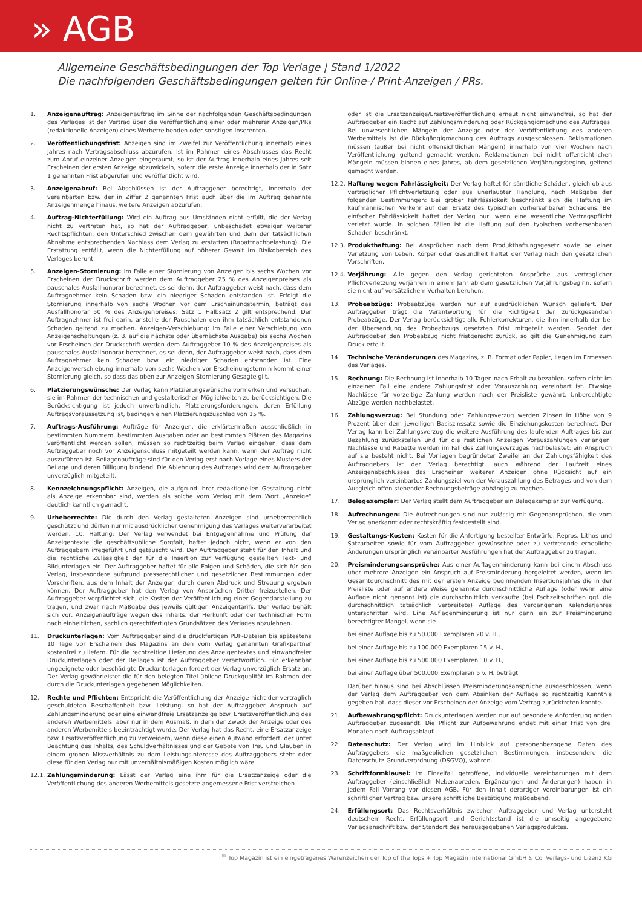» AGB
Allgemeine Geschäftsbedingungen der Top Verlage | Stand 1/2022
Die nachfolgenden Geschäftsbedingungen gelten für Online-/ Print-Anzeigen / PRs.
1. Anzeigenauftrag: Anzeigenauftrag im Sinne der nachfolgenden Geschäftsbedingungen des Verlages ist der Vertrag über die Veröffentlichung einer oder mehrerer Anzeigen/PRs (redaktionelle Anzeigen) eines Werbetreibenden oder sonstigen Inserenten.
2. Veröffentlichungsfrist: Anzeigen sind im Zweifel zur Veröffentlichung innerhalb eines Jahres nach Vertragsabschluss abzurufen. Ist im Rahmen eines Abschlusses das Recht zum Abruf einzelner Anzeigen eingeräumt, so ist der Auftrag innerhalb eines Jahres seit Erscheinen der ersten Anzeige abzuwickeln, sofern die erste Anzeige innerhalb der in Satz 1 genannten Frist abgerufen und veröffentlicht wird.
3. Anzeigenabruf: Bei Abschlüssen ist der Auftraggeber berechtigt, innerhalb der vereinbarten bzw. der in Ziffer 2 genannten Frist auch über die im Auftrag genannte Anzeigenmenge hinaus, weitere Anzeigen abzurufen.
4. Auftrag-Nichterfüllung: Wird ein Auftrag aus Umständen nicht erfüllt, die der Verlag nicht zu vertreten hat, so hat der Auftraggeber, unbeschadet etwaiger weiterer Rechtspflichten, den Unterschied zwischen dem gewährten und dem der tatsächlichen Abnahme entsprechenden Nachlass dem Verlag zu erstatten (Rabattnachbelastung). Die Erstattung entfällt, wenn die Nichterfüllung auf höherer Gewalt im Risikobereich des Verlages beruht.
5. Anzeigen-Stornierung: Im Falle einer Stornierung von Anzeigen bis sechs Wochen vor Erscheinen der Druckschrift werden dem Auftraggeber 25 % des Anzeigenpreises als pauschales Ausfallhonorar berechnet, es sei denn, der Auftraggeber weist nach, dass dem Auftragnehmer kein Schaden bzw. ein niedriger Schaden entstanden ist. Erfolgt die Stornierung innerhalb von sechs Wochen vor dem Erscheinungstermin, beträgt das Ausfallhonorar 50 % des Anzeigenpreises; Satz 1 Halbsatz 2 gilt entsprechend. Der Auftragnehmer ist frei darin, anstelle der Pauschalen den ihm tatsächlich entstandenen Schaden geltend zu machen. Anzeigen-Verschiebung: Im Falle einer Verschiebung von Anzeigenschaltungen (z. B. auf die nächste oder übernächste Ausgabe) bis sechs Wochen vor Erscheinen der Druckschrift werden dem Auftraggeber 10 % des Anzeigenpreises als pauschales Ausfallhonorar berechnet, es sei denn, der Auftraggeber weist nach, dass dem Auftragnehmer kein Schaden bzw. ein niedriger Schaden entstanden ist. Eine Anzeigenverschiebung innerhalb von sechs Wochen vor Erscheinungstermin kommt einer Stornierung gleich, so dass das oben zur Anzeigen-Stornierung Gesagte gilt.
6. Platzierungswünsche: Der Verlag kann Platzierungswünsche vormerken und versuchen, sie im Rahmen der technischen und gestalterischen Möglichkeiten zu berücksichtigen. Die Berücksichtigung ist jedoch unverbindlich. Platzierungsforderungen, deren Erfüllung Auftragsvoraussetzung ist, bedingen einen Platzierungszuschlag von 15 %.
7. Auftrags-Ausführung: Aufträge für Anzeigen, die erklärtermaßen ausschließlich in bestimmten Nummern, bestimmten Ausgaben oder an bestimmten Plätzen des Magazins veröffentlicht werden sollen, müssen so rechtzeitig beim Verlag eingehen, dass dem Auftraggeber noch vor Anzeigenschluss mitgeteilt werden kann, wenn der Auftrag nicht auszuführen ist. Beilagenaufträge sind für den Verlag erst nach Vorlage eines Musters der Beilage und deren Billigung bindend. Die Ablehnung des Auftrages wird dem Auftraggeber unverzüglich mitgeteilt.
8. Kennzeichnungspflicht: Anzeigen, die aufgrund ihrer redaktionellen Gestaltung nicht als Anzeige erkennbar sind, werden als solche vom Verlag mit dem Wort „Anzeige" deutlich kenntlich gemacht.
9. Urheberrechte: Die durch den Verlag gestalteten Anzeigen sind urheberrechtlich geschützt und dürfen nur mit ausdrücklicher Genehmigung des Verlages weiterverarbeitet werden. 10. Haftung: Der Verlag verwendet bei Entgegennahme und Prüfung der Anzeigentexte die geschäftsübliche Sorgfalt, haftet jedoch nicht, wenn er von den Auftraggebern irregeführt und getäuscht wird. Der Auftraggeber steht für den Inhalt und die rechtliche Zulässigkeit der für die Insertion zur Verfügung gestellten Text- und Bildunterlagen ein. Der Auftraggeber haftet für alle Folgen und Schäden, die sich für den Verlag, insbesondere aufgrund presserechtlicher und gesetzlicher Bestimmungen oder Vorschriften, aus dem Inhalt der Anzeigen durch deren Abdruck und Streuung ergeben können. Der Auftraggeber hat den Verlag von Ansprüchen Dritter freizustellen. Der Auftraggeber verpflichtet sich, die Kosten der Veröffentlichung einer Gegendarstellung zu tragen, und zwar nach Maßgabe des jeweils gültigen Anzeigentarifs. Der Verlag behält sich vor, Anzeigenaufträge wegen des Inhalts, der Herkunft oder der technischen Form nach einheitlichen, sachlich gerechtfertigten Grundsätzen des Verlages abzulehnen.
11. Druckunterlagen: Vom Auftraggeber sind die druckfertigen PDF-Dateien bis spätestens 10 Tage vor Erscheinen des Magazins an den vom Verlag genannten Grafikpartner kostenfrei zu liefern. Für die rechtzeitige Lieferung des Anzeigentextes und einwandfreier Druckunterlagen oder der Beilagen ist der Auftraggeber verantwortlich. Für erkennbar ungeeignete oder beschädigte Druckunterlagen fordert der Verlag unverzüglich Ersatz an. Der Verlag gewährleistet die für den belegten Titel übliche Druckqualität im Rahmen der durch die Druckunterlagen gegebenen Möglichkeiten.
12. Rechte und Pflichten: Entspricht die Veröffentlichung der Anzeige nicht der vertraglich geschuldeten Beschaffenheit bzw. Leistung, so hat der Auftraggeber Anspruch auf Zahlungsminderung oder eine einwandfreie Ersatzanzeige bzw. Ersatzveröffentlichung des anderen Werbemittels, aber nur in dem Ausmaß, in dem der Zweck der Anzeige oder des anderen Werbemittels beeinträchtigt wurde. Der Verlag hat das Recht, eine Ersatzanzeige bzw. Ersatzveröffentlichung zu verweigern, wenn diese einen Aufwand erfordert, der unter Beachtung des Inhalts, des Schuldverhältnisses und der Gebote von Treu und Glauben in einem groben Missverhältnis zu dem Leistungsinteresse des Auftraggebers steht oder diese für den Verlag nur mit unverhältnismäßigen Kosten möglich wäre.
12.1. Zahlungsminderung: Lässt der Verlag eine ihm für die Ersatzanzeige oder die Veröffentlichung des anderen Werbemittels gesetzte angemessene Frist verstreichen
oder ist die Ersatzanzeige/Ersatzveröffentlichung erneut nicht einwandfrei, so hat der Auftraggeber ein Recht auf Zahlungsminderung oder Rückgängigmachung des Auftrages. Bei unwesentlichen Mängeln der Anzeige oder der Veröffentlichung des anderen Werbemittels ist die Rückgängigmachung des Auftrags ausgeschlossen. Reklamationen müssen (außer bei nicht offensichtlichen Mängeln) innerhalb von vier Wochen nach Veröffentlichung geltend gemacht werden. Reklamationen bei nicht offensichtlichen Mängeln müssen binnen eines Jahres, ab dem gesetzlichen Verjährungsbeginn, geltend gemacht werden.
12.2. Haftung wegen Fahrlässigkeit: Der Verlag haftet für sämtliche Schäden, gleich ob aus vertraglicher Pflichtverletzung oder aus unerlaubter Handlung, nach Maßgabe der folgenden Bestimmungen: Bei grober Fahrlässigkeit beschränkt sich die Haftung im kaufmännischen Verkehr auf den Ersatz des typischen vorhersehbaren Schadens. Bei einfacher Fahrlässigkeit haftet der Verlag nur, wenn eine wesentliche Vertragspflicht verletzt wurde. In solchen Fällen ist die Haftung auf den typischen vorhersehbaren Schaden beschränkt.
12.3. Produkthaftung: Bei Ansprüchen nach dem Produkthaftungsgesetz sowie bei einer Verletzung von Leben, Körper oder Gesundheit haftet der Verlag nach den gesetzlichen Vorschriften.
12.4. Verjährung: Alle gegen den Verlag gerichteten Ansprüche aus vertraglicher Pflichtverletzung verjähren in einem Jahr ab dem gesetzlichen Verjährungsbeginn, sofern sie nicht auf vorsätzlichem Verhalten beruhen.
13. Probeabzüge: Probeabzüge werden nur auf ausdrücklichen Wunsch geliefert. Der Auftraggeber trägt die Verantwortung für die Richtigkeit der zurückgesandten Probeabzüge. Der Verlag berücksichtigt alle Fehlerkorrekturen, die ihm innerhalb der bei der Übersendung des Probeabzugs gesetzten Frist mitgeteilt werden. Sendet der Auftraggeber den Probeabzug nicht fristgerecht zurück, so gilt die Genehmigung zum Druck erteilt.
14. Technische Veränderungen des Magazins, z. B. Format oder Papier, liegen im Ermessen des Verlages.
15. Rechnung: Die Rechnung ist innerhalb 10 Tagen nach Erhalt zu bezahlen, sofern nicht im einzelnen Fall eine andere Zahlungsfrist oder Vorauszahlung vereinbart ist. Etwaige Nachlässe für vorzeitige Zahlung werden nach der Preisliste gewährt. Unberechtigte Abzüge werden nachbelastet.
16. Zahlungsverzug: Bei Stundung oder Zahlungsverzug werden Zinsen in Höhe von 9 Prozent über dem jeweiligen Basiszinssatz sowie die Einziehungskosten berechnet. Der Verlag kann bei Zahlungsverzug die weitere Ausführung des laufenden Auftrages bis zur Bezahlung zurückstellen und für die restlichen Anzeigen Vorauszahlungen verlangen. Nachlässe und Rabatte werden im Fall des Zahlungsverzuges nachbelastet; ein Anspruch auf sie besteht nicht. Bei Vorliegen begründeter Zweifel an der Zahlungsfähigkeit des Auftraggebers ist der Verlag berechtigt, auch während der Laufzeit eines Anzeigenabschlusses das Erscheinen weiterer Anzeigen ohne Rücksicht auf ein ursprünglich vereinbartes Zahlungsziel von der Vorauszahlung des Betrages und von dem Ausgleich offen stehender Rechnungsbeträge abhängig zu machen.
17. Belegexemplar: Der Verlag stellt dem Auftraggeber ein Belegexemplar zur Verfügung.
18. Aufrechnungen: Die Aufrechnungen sind nur zulässig mit Gegenansprüchen, die vom Verlag anerkannt oder rechtskräftig festgestellt sind.
19. Gestaltungs-Kosten: Kosten für die Anfertigung bestellter Entwürfe, Repros, Lithos und Satzarbeiten sowie für vom Auftraggeber gewünschte oder zu vertretende erhebliche Änderungen ursprünglich vereinbarter Ausführungen hat der Auftraggeber zu tragen.
20. Preisminderungsansprüche: Aus einer Auflagenminderung kann bei einem Abschluss über mehrere Anzeigen ein Anspruch auf Preisminderung hergeleitet werden, wenn im Gesamtdurchschnitt des mit der ersten Anzeige beginnenden Insertionsjahres die in der Preisliste oder auf andere Weise genannte durchschnittliche Auflage (oder wenn eine Auflage nicht genannt ist) die durchschnittlich verkaufte (bei Fachzeitschriften ggf. die durchschnittlich tatsächlich verbreitete) Auflage des vergangenen Kalenderjahres unterschritten wird. Eine Auflagenminderung ist nur dann ein zur Preisminderung berechtigter Mangel, wenn sie
bei einer Auflage bis zu 50.000 Exemplaren 20 v. H.,
bei einer Auflage bis zu 100.000 Exemplaren 15 v. H.,
bei einer Auflage bis zu 500.000 Exemplaren 10 v. H.,
bei einer Auflage über 500.000 Exemplaren 5 v. H. beträgt.
Darüber hinaus sind bei Abschlüssen Preisminderungsansprüche ausgeschlossen, wenn der Verlag dem Auftraggeber von dem Absinken der Auflage so rechtzeitig Kenntnis gegeben hat, dass dieser vor Erscheinen der Anzeige vom Vertrag zurücktreten konnte.
21. Aufbewahrungspflicht: Druckunterlagen werden nur auf besondere Anforderung anden Auftraggeber zugesandt. Die Pflicht zur Aufbewahrung endet mit einer Frist von drei Monaten nach Auftragsablauf.
22. Datenschutz: Der Verlag wird im Hinblick auf personenbezogene Daten des Auftraggebers die maßgeblichen gesetzlichen Bestimmungen, insbesondere die Datenschutz-Grundverordnung (DSGVO), wahren.
23. Schriftformklausel: Im Einzelfall getroffene, individuelle Vereinbarungen mit dem Auftraggeber (einschließlich Nebenabreden, Ergänzungen und Änderungen) haben in jedem Fall Vorrang vor diesen AGB. Für den Inhalt derartiger Vereinbarungen ist ein schriftlicher Vertrag bzw. unsere schriftliche Bestätigung maßgebend.
24. Erfüllungsort: Das Rechtsverhältnis zwischen Auftraggeber und Verlag untersteht deutschem Recht. Erfüllungsort und Gerichtsstand ist die umseitig angegebene Verlagsanschrift bzw. der Standort des herausgegebenen Verlagsproduktes.
<sup>®</sup> Top Magazin ist ein eingetragenes Warenzeichen der Top of the Tops + Top Magazin International GmbH & Co. Verlags- und Lizenz KG